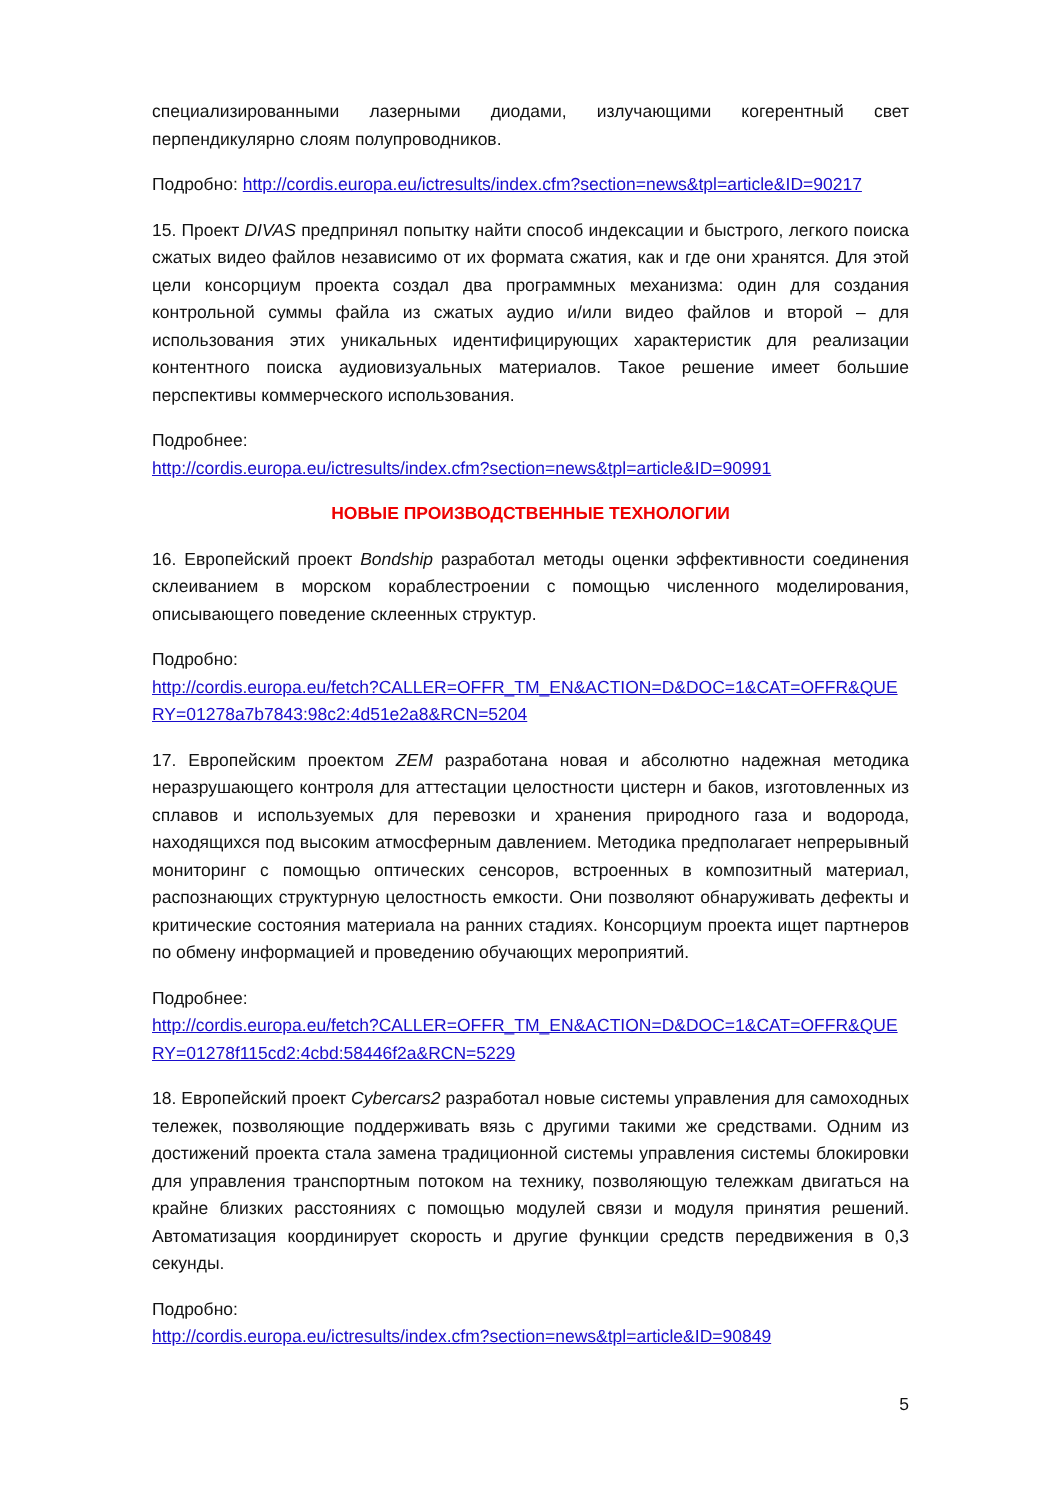специализированными лазерными диодами, излучающими когерентный свет перпендикулярно слоям полупроводников.
Подробно: http://cordis.europa.eu/ictresults/index.cfm?section=news&tpl=article&ID=90217
15. Проект DIVAS предпринял попытку найти способ индексации и быстрого, легкого поиска сжатых видео файлов независимо от их формата сжатия, как и где они хранятся. Для этой цели консорциум проекта создал два программных механизма: один для создания контрольной суммы файла из сжатых аудио и/или видео файлов и второй – для использования этих уникальных идентифицирующих характеристик для реализации контентного поиска аудиовизуальных материалов. Такое решение имеет большие перспективы коммерческого использования.
Подробнее:
http://cordis.europa.eu/ictresults/index.cfm?section=news&tpl=article&ID=90991
НОВЫЕ ПРОИЗВОДСТВЕННЫЕ ТЕХНОЛОГИИ
16. Европейский проект Bondship разработал методы оценки эффективности соединения склеиванием в морском кораблестроении с помощью численного моделирования, описывающего поведение склеенных структур.
Подробно:
http://cordis.europa.eu/fetch?CALLER=OFFR_TM_EN&ACTION=D&DOC=1&CAT=OFFR&QUERY=01278a7b7843:98c2:4d51e2a8&RCN=5204
17. Европейским проектом ZEM разработана новая и абсолютно надежная методика неразрушающего контроля для аттестации целостности цистерн и баков, изготовленных из сплавов и используемых для перевозки и хранения природного газа и водорода, находящихся под высоким атмосферным давлением. Методика предполагает непрерывный мониторинг с помощью оптических сенсоров, встроенных в композитный материал, распознающих структурную целостность емкости. Они позволяют обнаруживать дефекты и критические состояния материала на ранних стадиях. Консорциум проекта ищет партнеров по обмену информацией и проведению обучающих мероприятий.
Подробнее:
http://cordis.europa.eu/fetch?CALLER=OFFR_TM_EN&ACTION=D&DOC=1&CAT=OFFR&QUERY=01278f115cd2:4cbd:58446f2a&RCN=5229
18. Европейский проект Cybercars2 разработал новые системы управления для самоходных тележек, позволяющие поддерживать вязь с другими такими же средствами. Одним из достижений проекта стала замена традиционной системы управления системы блокировки для управления транспортным потоком на технику, позволяющую тележкам двигаться на крайне близких расстояниях с помощью модулей связи и модуля принятия решений. Автоматизация координирует скорость и другие функции средств передвижения в 0,3 секунды.
Подробно:
http://cordis.europa.eu/ictresults/index.cfm?section=news&tpl=article&ID=90849
5